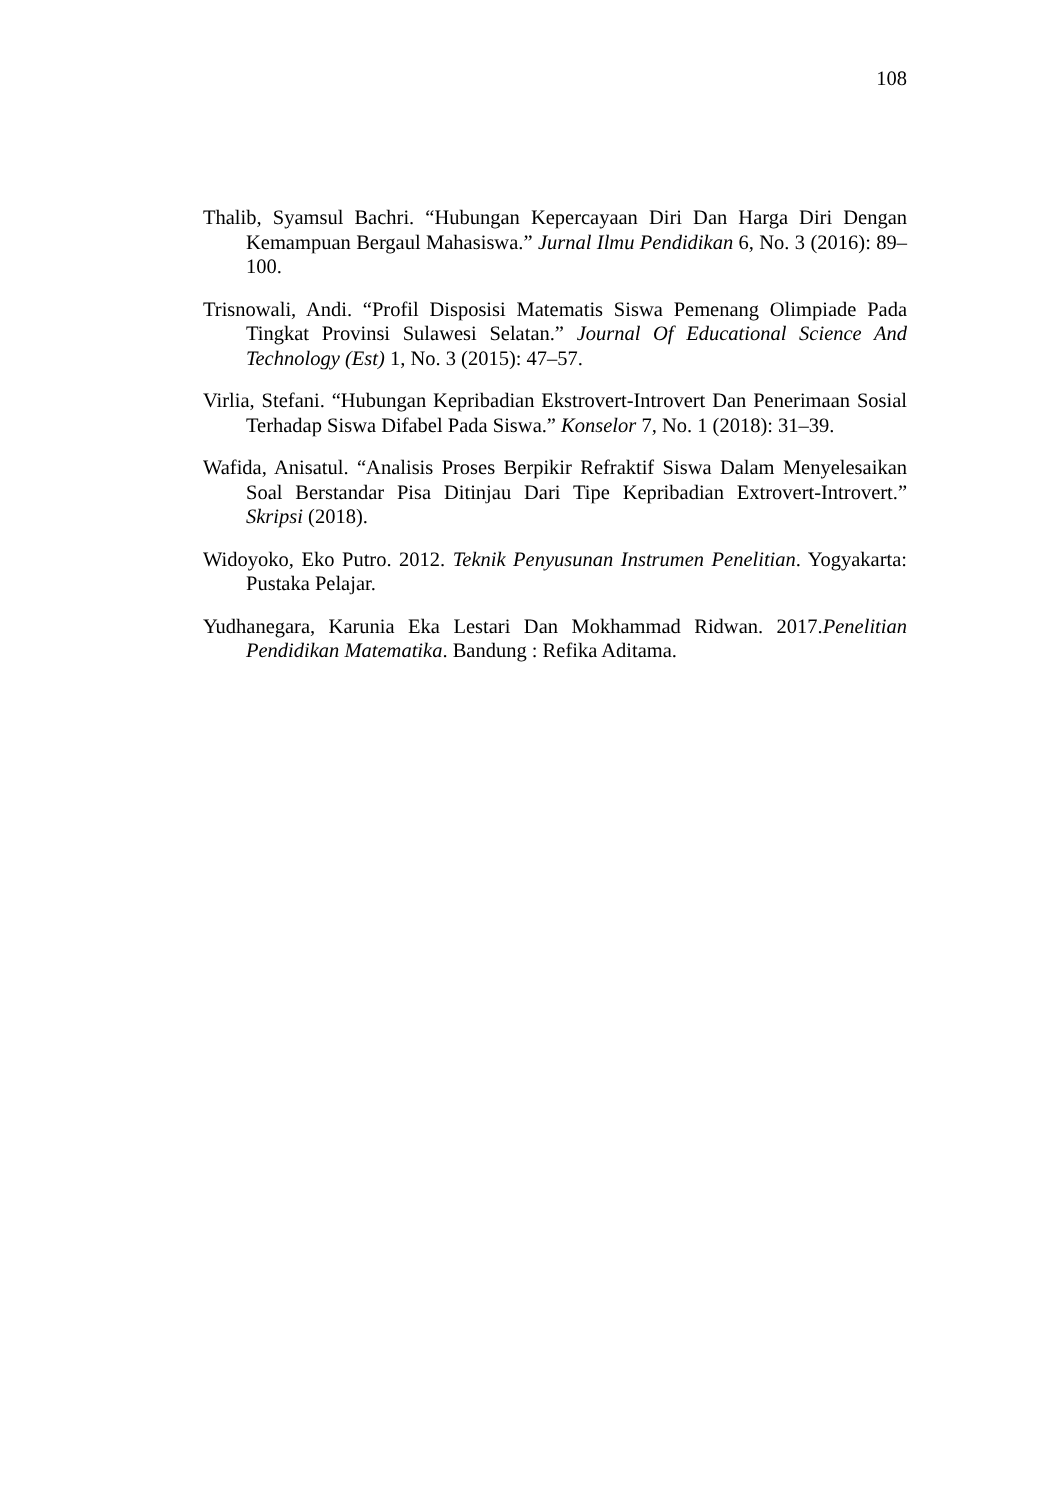108
Thalib, Syamsul Bachri. “Hubungan Kepercayaan Diri Dan Harga Diri Dengan Kemampuan Bergaul Mahasiswa.” Jurnal Ilmu Pendidikan 6, No. 3 (2016): 89–100.
Trisnowali, Andi. “Profil Disposisi Matematis Siswa Pemenang Olimpiade Pada Tingkat Provinsi Sulawesi Selatan.” Journal Of Educational Science And Technology (Est) 1, No. 3 (2015): 47–57.
Virlia, Stefani. “Hubungan Kepribadian Ekstrovert-Introvert Dan Penerimaan Sosial Terhadap Siswa Difabel Pada Siswa.” Konselor 7, No. 1 (2018): 31–39.
Wafida, Anisatul. “Analisis Proses Berpikir Refraktif Siswa Dalam Menyelesaikan Soal Berstandar Pisa Ditinjau Dari Tipe Kepribadian Extrovert-Introvert.” Skripsi (2018).
Widoyoko, Eko Putro. 2012. Teknik Penyusunan Instrumen Penelitian. Yogyakarta: Pustaka Pelajar.
Yudhanegara, Karunia Eka Lestari Dan Mokhammad Ridwan. 2017.Penelitian Pendidikan Matematika. Bandung : Refika Aditama.